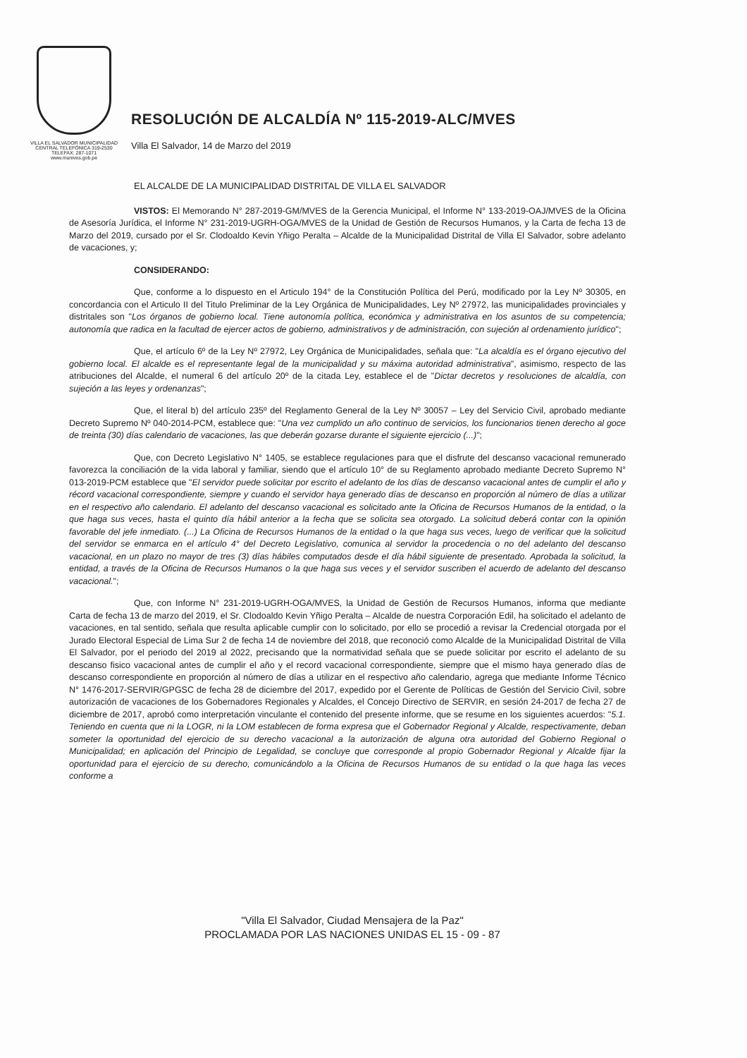VILLA EL SALVADOR MUNICIPALIDAD
CENTRAL TELEFÓNICA 319-2530
TELEFAX: 287-1071
www.munives.gob.pe
RESOLUCIÓN DE ALCALDÍA Nº 115-2019-ALC/MVES
Villa El Salvador, 14 de Marzo del 2019
EL ALCALDE DE LA MUNICIPALIDAD DISTRITAL DE VILLA EL SALVADOR
VISTOS: El Memorando N° 287-2019-GM/MVES de la Gerencia Municipal, el Informe N° 133-2019-OAJ/MVES de la Oficina de Asesoría Jurídica, el Informe N° 231-2019-UGRH-OGA/MVES de la Unidad de Gestión de Recursos Humanos, y la Carta de fecha 13 de Marzo del 2019, cursado por el Sr. Clodoaldo Kevin Yñigo Peralta – Alcalde de la Municipalidad Distrital de Villa El Salvador, sobre adelanto de vacaciones, y;
CONSIDERANDO:
Que, conforme a lo dispuesto en el Articulo 194° de la Constitución Política del Perú, modificado por la Ley Nº 30305, en concordancia con el Articulo II del Titulo Preliminar de la Ley Orgánica de Municipalidades, Ley Nº 27972, las municipalidades provinciales y distritales son "Los órganos de gobierno local. Tiene autonomía política, económica y administrativa en los asuntos de su competencia; autonomía que radica en la facultad de ejercer actos de gobierno, administrativos y de administración, con sujeción al ordenamiento jurídico";
Que, el artículo 6º de la Ley Nº 27972, Ley Orgánica de Municipalidades, señala que: "La alcaldía es el órgano ejecutivo del gobierno local. El alcalde es el representante legal de la municipalidad y su máxima autoridad administrativa", asimismo, respecto de las atribuciones del Alcalde, el numeral 6 del artículo 20º de la citada Ley, establece el de "Dictar decretos y resoluciones de alcaldía, con sujeción a las leyes y ordenanzas";
Que, el literal b) del artículo 235º del Reglamento General de la Ley Nº 30057 – Ley del Servicio Civil, aprobado mediante Decreto Supremo Nº 040-2014-PCM, establece que: "Una vez cumplido un año continuo de servicios, los funcionarios tienen derecho al goce de treinta (30) días calendario de vacaciones, las que deberán gozarse durante el siguiente ejercicio (...)";
Que, con Decreto Legislativo N° 1405, se establece regulaciones para que el disfrute del descanso vacacional remunerado favorezca la conciliación de la vida laboral y familiar, siendo que el artículo 10° de su Reglamento aprobado mediante Decreto Supremo N° 013-2019-PCM establece que "El servidor puede solicitar por escrito el adelanto de los días de descanso vacacional antes de cumplir el año y récord vacacional correspondiente, siempre y cuando el servidor haya generado días de descanso en proporción al número de días a utilizar en el respectivo año calendario. El adelanto del descanso vacacional es solicitado ante la Oficina de Recursos Humanos de la entidad, o la que haga sus veces, hasta el quinto día hábil anterior a la fecha que se solicita sea otorgado. La solicitud deberá contar con la opinión favorable del jefe inmediato. (...) La Oficina de Recursos Humanos de la entidad o la que haga sus veces, luego de verificar que la solicitud del servidor se enmarca en el artículo 4° del Decreto Legislativo, comunica al servidor la procedencia o no del adelanto del descanso vacacional, en un plazo no mayor de tres (3) días hábiles computados desde el día hábil siguiente de presentado. Aprobada la solicitud, la entidad, a través de la Oficina de Recursos Humanos o la que haga sus veces y el servidor suscriben el acuerdo de adelanto del descanso vacacional.";
Que, con Informe N° 231-2019-UGRH-OGA/MVES, la Unidad de Gestión de Recursos Humanos, informa que mediante Carta de fecha 13 de marzo del 2019, el Sr. Clodoaldo Kevin Yñigo Peralta – Alcalde de nuestra Corporación Edil, ha solicitado el adelanto de vacaciones, en tal sentido, señala que resulta aplicable cumplir con lo solicitado, por ello se procedió a revisar la Credencial otorgada por el Jurado Electoral Especial de Lima Sur 2 de fecha 14 de noviembre del 2018, que reconoció como Alcalde de la Municipalidad Distrital de Villa El Salvador, por el periodo del 2019 al 2022, precisando que la normatividad señala que se puede solicitar por escrito el adelanto de su descanso fisico vacacional antes de cumplir el año y el record vacacional correspondiente, siempre que el mismo haya generado días de descanso correspondiente en proporción al número de días a utilizar en el respectivo año calendario, agrega que mediante Informe Técnico N° 1476-2017-SERVIR/GPGSC de fecha 28 de diciembre del 2017, expedido por el Gerente de Políticas de Gestión del Servicio Civil, sobre autorización de vacaciones de los Gobernadores Regionales y Alcaldes, el Concejo Directivo de SERVIR, en sesión 24-2017 de fecha 27 de diciembre de 2017, aprobó como interpretación vinculante el contenido del presente informe, que se resume en los siguientes acuerdos: "5.1. Teniendo en cuenta que ni la LOGR, ni la LOM establecen de forma expresa que el Gobernador Regional y Alcalde, respectivamente, deban someter la oportunidad del ejercicio de su derecho vacacional a la autorización de alguna otra autoridad del Gobierno Regional o Municipalidad; en aplicación del Principio de Legalidad, se concluye que corresponde al propio Gobernador Regional y Alcalde fijar la oportunidad para el ejercicio de su derecho, comunicándolo a la Oficina de Recursos Humanos de su entidad o la que haga las veces conforme a
"Villa El Salvador, Ciudad Mensajera de la Paz"
PROCLAMADA POR LAS NACIONES UNIDAS EL 15 - 09 - 87